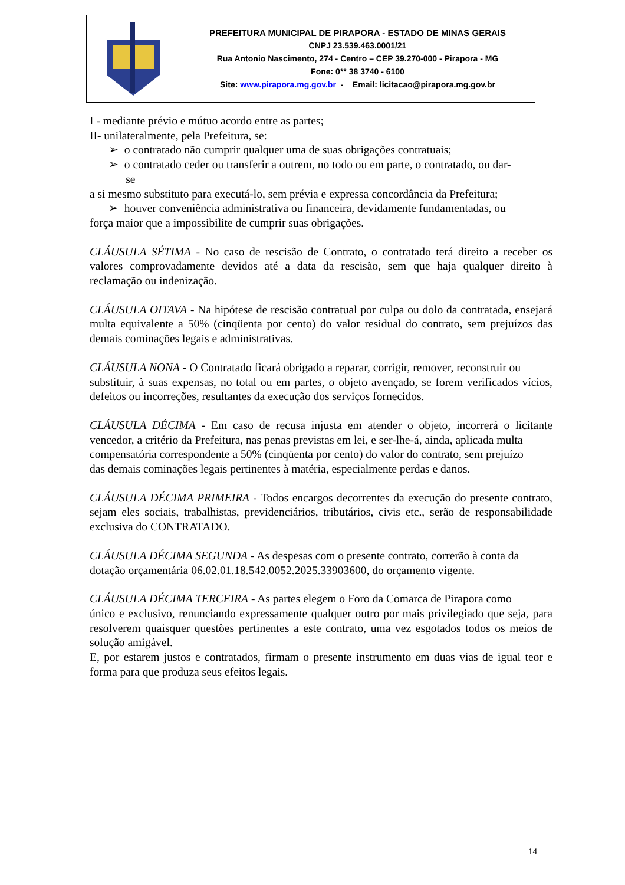| | PREFEITURA MUNICIPAL DE PIRAPORA - ESTADO DE MINAS GERAIS CNPJ 23.539.463.0001/21 Rua Antonio Nascimento, 274 - Centro – CEP 39.270-000 - Pirapora - MG Fone: 0** 38 3740 - 6100 Site: www.pirapora.mg.gov.br - Email: licitacao@pirapora.mg.gov.br |
I - mediante prévio e mútuo acordo entre as partes;
II- unilateralmente, pela Prefeitura, se:
➢ o contratado não cumprir qualquer uma de suas obrigações contratuais;
➢ o contratado ceder ou transferir a outrem, no todo ou em parte, o contratado, ou dar-
se
a si mesmo substituto para executá-lo, sem prévia e expressa concordância da Prefeitura;
➢ houver conveniência administrativa ou financeira, devidamente fundamentadas, ou
força maior que a impossibilite de cumprir suas obrigações.
CLÁUSULA SÉTIMA - No caso de rescisão de Contrato, o contratado terá direito a receber os valores comprovadamente devidos até a data da rescisão, sem que haja qualquer direito à reclamação ou indenização.
CLÁUSULA OITAVA - Na hipótese de rescisão contratual por culpa ou dolo da contratada, ensejará multa equivalente a 50% (cinqüenta por cento) do valor residual do contrato, sem prejuízos das demais cominações legais e administrativas.
CLÁUSULA NONA - O Contratado ficará obrigado a reparar, corrigir, remover, reconstruir ou
substituir, à suas expensas, no total ou em partes, o objeto avençado, se forem verificados vícios, defeitos ou incorreções, resultantes da execução dos serviços fornecidos.
CLÁUSULA DÉCIMA - Em caso de recusa injusta em atender o objeto, incorrerá o licitante vencedor, a critério da Prefeitura, nas penas previstas em lei, e ser-lhe-á, ainda, aplicada multa
compensatória correspondente a 50% (cinqüenta por cento) do valor do contrato, sem prejuízo
das demais cominações legais pertinentes à matéria, especialmente perdas e danos.
CLÁUSULA DÉCIMA PRIMEIRA - Todos encargos decorrentes da execução do presente contrato, sejam eles sociais, trabalhistas, previdenciários, tributários, civis etc., serão de responsabilidade exclusiva do CONTRATADO.
CLÁUSULA DÉCIMA SEGUNDA - As despesas com o presente contrato, correrão à conta da
dotação orçamentária 06.02.01.18.542.0052.2025.33903600, do orçamento vigente.
CLÁUSULA DÉCIMA TERCEIRA - As partes elegem o Foro da Comarca de Pirapora como
único e exclusivo, renunciando expressamente qualquer outro por mais privilegiado que seja, para resolverem quaisquer questões pertinentes a este contrato, uma vez esgotados todos os meios de solução amigável.
E, por estarem justos e contratados, firmam o presente instrumento em duas vias de igual teor e forma para que produza seus efeitos legais.
14